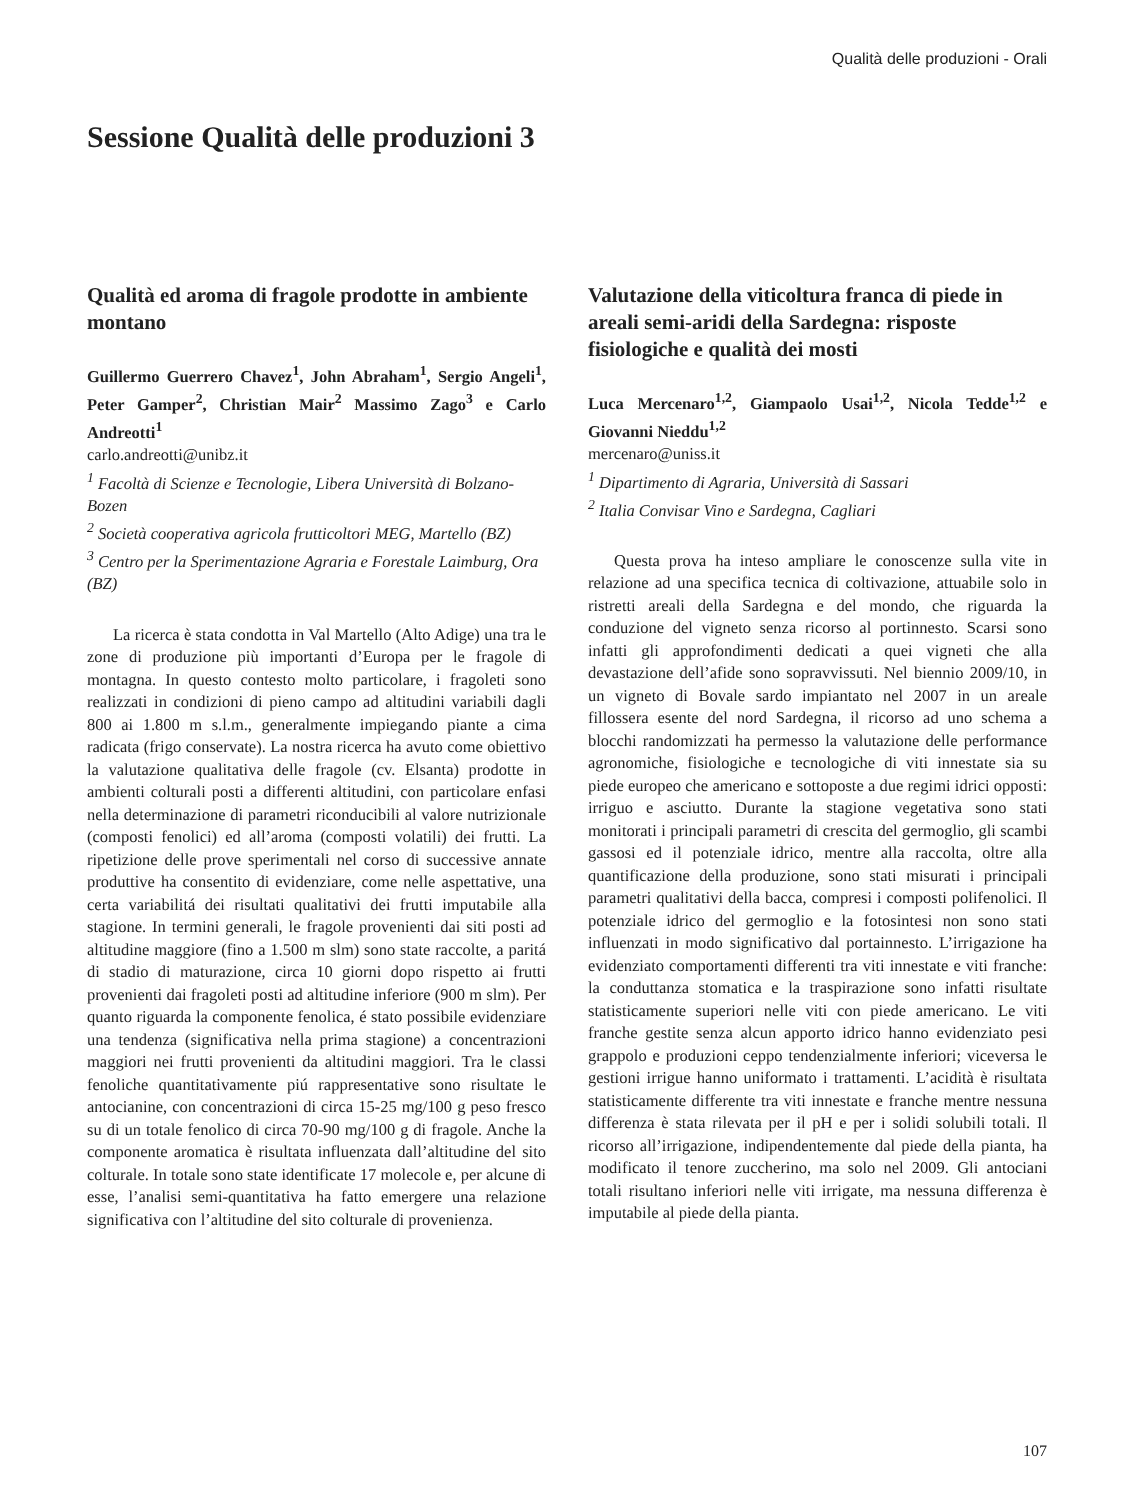Qualità delle produzioni - Orali
Sessione Qualità delle produzioni 3
Qualità ed aroma di fragole prodotte in ambiente montano
Guillermo Guerrero Chavez<sup>1</sup>, John Abraham<sup>1</sup>, Sergio Angeli<sup>1</sup>, Peter Gamper<sup>2</sup>, Christian Mair<sup>2</sup> Massimo Zago<sup>3</sup> e Carlo Andreotti<sup>1</sup>
carlo.andreotti@unibz.it
<sup>1</sup> Facoltà di Scienze e Tecnologie, Libera Università di Bolzano-Bozen
<sup>2</sup> Società cooperativa agricola frutticoltori MEG, Martello (BZ)
<sup>3</sup> Centro per la Sperimentazione Agraria e Forestale Laimburg, Ora (BZ)
La ricerca è stata condotta in Val Martello (Alto Adige) una tra le zone di produzione più importanti d’Europa per le fragole di montagna. In questo contesto molto particolare, i fragoleti sono realizzati in condizioni di pieno campo ad altitudini variabili dagli 800 ai 1.800 m s.l.m., generalmente impiegando piante a cima radicata (frigo conservate). La nostra ricerca ha avuto come obiettivo la valutazione qualitativa delle fragole (cv. Elsanta) prodotte in ambienti colturali posti a differenti altitudini, con particolare enfasi nella determinazione di parametri riconducibili al valore nutrizionale (composti fenolici) ed all’aroma (composti volatili) dei frutti. La ripetizione delle prove sperimentali nel corso di successive annate produttive ha consentito di evidenziare, come nelle aspettative, una certa variabilitá dei risultati qualitativi dei frutti imputabile alla stagione. In termini generali, le fragole provenienti dai siti posti ad altitudine maggiore (fino a 1.500 m slm) sono state raccolte, a paritá di stadio di maturazione, circa 10 giorni dopo rispetto ai frutti provenienti dai fragoleti posti ad altitudine inferiore (900 m slm). Per quanto riguarda la componente fenolica, é stato possibile evidenziare una tendenza (significativa nella prima stagione) a concentrazioni maggiori nei frutti provenienti da altitudini maggiori. Tra le classi fenoliche quantitativamente piú rappresentative sono risultate le antocianine, con concentrazioni di circa 15-25 mg/100 g peso fresco su di un totale fenolico di circa 70-90 mg/100 g di fragole. Anche la componente aromatica è risultata influenzata dall’altitudine del sito colturale. In totale sono state identificate 17 molecole e, per alcune di esse, l’analisi semi-quantitativa ha fatto emergere una relazione significativa con l’altitudine del sito colturale di provenienza.
Valutazione della viticoltura franca di piede in areali semi-aridi della Sardegna: risposte fisiologiche e qualità dei mosti
Luca Mercenaro<sup>1,2</sup>, Giampaolo Usai<sup>1,2</sup>, Nicola Tedde<sup>1,2</sup> e Giovanni Nieddu<sup>1,2</sup>
mercenaro@uniss.it
<sup>1</sup> Dipartimento di Agraria, Università di Sassari
<sup>2</sup> Italia Convisar Vino e Sardegna, Cagliari
Questa prova ha inteso ampliare le conoscenze sulla vite in relazione ad una specifica tecnica di coltivazione, attuabile solo in ristretti areali della Sardegna e del mondo, che riguarda la conduzione del vigneto senza ricorso al portinnesto. Scarsi sono infatti gli approfondimenti dedicati a quei vigneti che alla devastazione dell’afide sono sopravvissuti. Nel biennio 2009/10, in un vigneto di Bovale sardo impiantato nel 2007 in un areale fillossera esente del nord Sardegna, il ricorso ad uno schema a blocchi randomizzati ha permesso la valutazione delle performance agronomiche, fisiologiche e tecnologiche di viti innestate sia su piede europeo che americano e sottoposte a due regimi idrici opposti: irriguo e asciutto. Durante la stagione vegetativa sono stati monitorati i principali parametri di crescita del germoglio, gli scambi gassosi ed il potenziale idrico, mentre alla raccolta, oltre alla quantificazione della produzione, sono stati misurati i principali parametri qualitativi della bacca, compresi i composti polifenolici. Il potenziale idrico del germoglio e la fotosintesi non sono stati influenzati in modo significativo dal portainnesto. L’irrigazione ha evidenziato comportamenti differenti tra viti innestate e viti franche: la conduttanza stomatica e la traspirazione sono infatti risultate statisticamente superiori nelle viti con piede americano. Le viti franche gestite senza alcun apporto idrico hanno evidenziato pesi grappolo e produzioni ceppo tendenzialmente inferiori; viceversa le gestioni irrigue hanno uniformato i trattamenti. L’acidità è risultata statisticamente differente tra viti innestate e franche mentre nessuna differenza è stata rilevata per il pH e per i solidi solubili totali. Il ricorso all’irrigazione, indipendentemente dal piede della pianta, ha modificato il tenore zuccherino, ma solo nel 2009. Gli antociani totali risultano inferiori nelle viti irrigate, ma nessuna differenza è imputabile al piede della pianta.
107